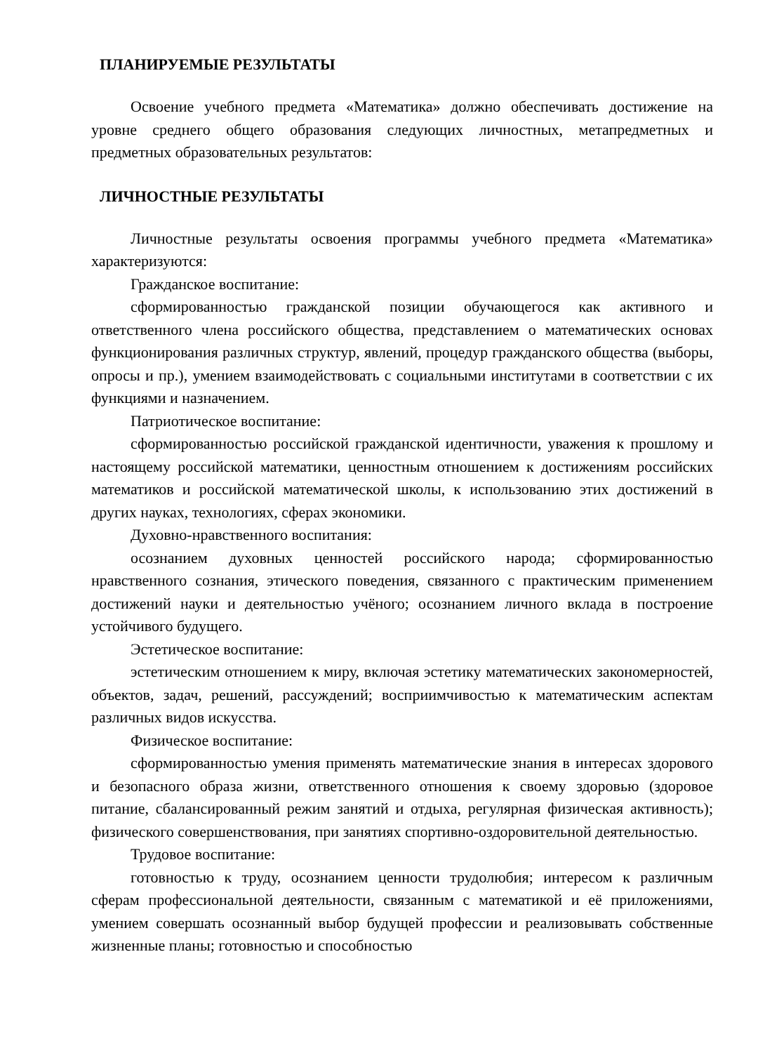ПЛАНИРУЕМЫЕ РЕЗУЛЬТАТЫ
Освоение учебного предмета «Математика» должно обеспечивать достижение на уровне среднего общего образования следующих личностных, метапредметных и предметных образовательных результатов:
ЛИЧНОСТНЫЕ РЕЗУЛЬТАТЫ
Личностные результаты освоения программы учебного предмета «Математика» характеризуются:
Гражданское воспитание:
сформированностью гражданской позиции обучающегося как активного и ответственного члена российского общества, представлением о математических основах функционирования различных структур, явлений, процедур гражданского общества (выборы, опросы и пр.), умением взаимодействовать с социальными институтами в соответствии с их функциями и назначением.
Патриотическое воспитание:
сформированностью российской гражданской идентичности, уважения к прошлому и настоящему российской математики, ценностным отношением к достижениям российских математиков и российской математической школы, к использованию этих достижений в других науках, технологиях, сферах экономики.
Духовно-нравственного воспитания:
осознанием духовных ценностей российского народа; сформированностью нравственного сознания, этического поведения, связанного с практическим применением достижений науки и деятельностью учёного; осознанием личного вклада в построение устойчивого будущего.
Эстетическое воспитание:
эстетическим отношением к миру, включая эстетику математических закономерностей, объектов, задач, решений, рассуждений; восприимчивостью к математическим аспектам различных видов искусства.
Физическое воспитание:
сформированностью умения применять математические знания в интересах здорового и безопасного образа жизни, ответственного отношения к своему здоровью (здоровое питание, сбалансированный режим занятий и отдыха, регулярная физическая активность); физического совершенствования, при занятиях спортивно-оздоровительной деятельностью.
Трудовое воспитание:
готовностью к труду, осознанием ценности трудолюбия; интересом к различным сферам профессиональной деятельности, связанным с математикой и её приложениями, умением совершать осознанный выбор будущей профессии и реализовывать собственные жизненные планы; готовностью и способностью